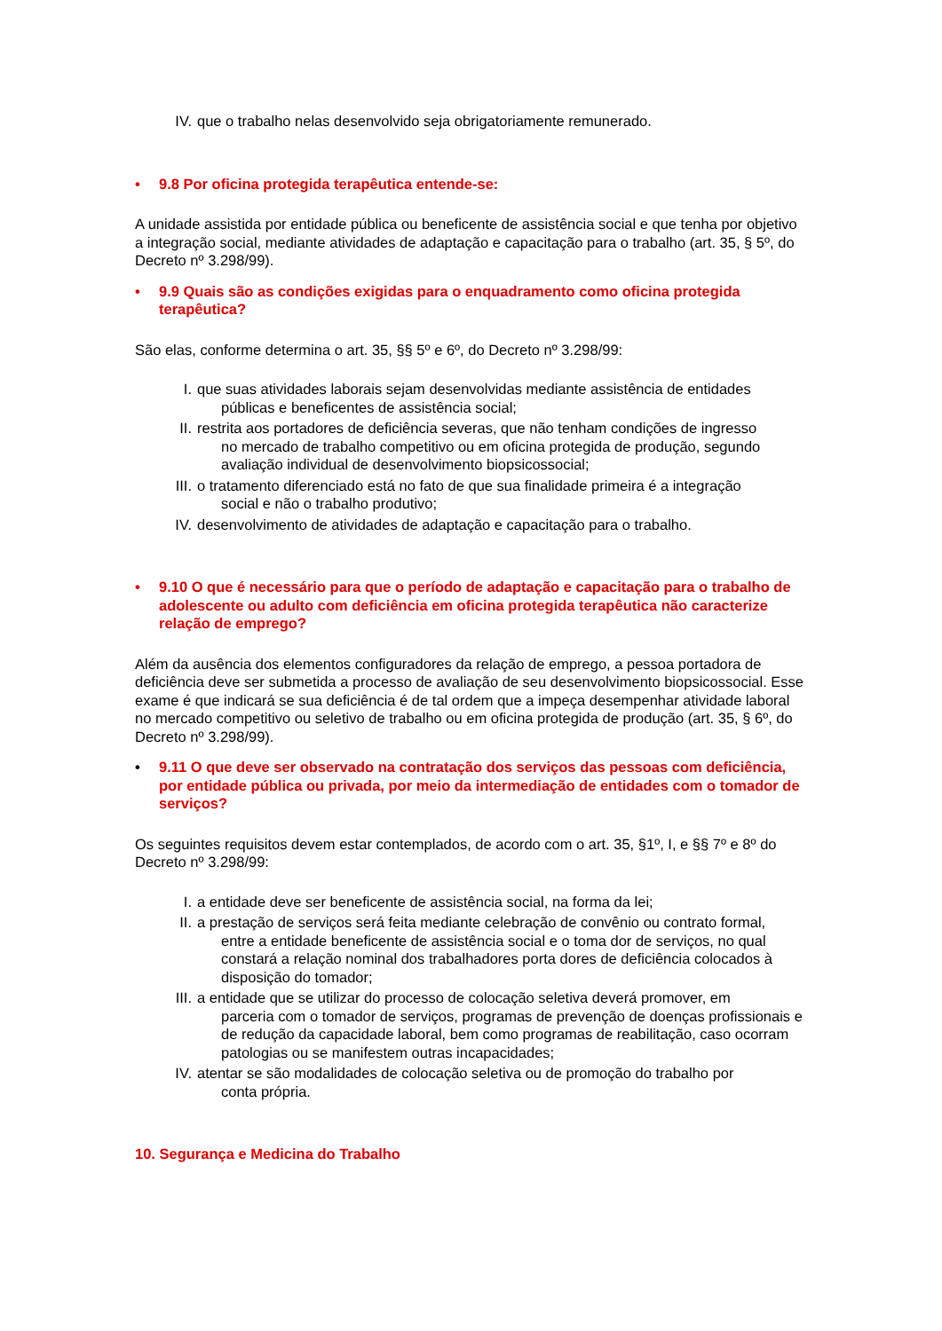IV. que o trabalho nelas desenvolvido seja obrigatoriamente remunerado.
• 9.8 Por oficina protegida terapêutica entende-se:
A unidade assistida por entidade pública ou beneficente de assistência social e que tenha por objetivo a integração social, mediante atividades de adaptação e capacitação para o trabalho (art. 35, § 5º, do Decreto nº 3.298/99).
• 9.9 Quais são as condições exigidas para o enquadramento como oficina protegida terapêutica?
São elas, conforme determina o art. 35, §§ 5º e 6º, do Decreto nº 3.298/99:
I. que suas atividades laborais sejam desenvolvidas mediante assistência de entidades
públicas e beneficentes de assistência social;
II. restrita aos portadores de deficiência severas, que não tenham condições de ingresso
no mercado de trabalho competitivo ou em oficina protegida de produção, segundo avaliação individual de desenvolvimento biopsicossocial;
III. o tratamento diferenciado está no fato de que sua finalidade primeira é a integração
social e não o trabalho produtivo;
IV. desenvolvimento de atividades de adaptação e capacitação para o trabalho.
• 9.10 O que é necessário para que o período de adaptação e capacitação para o trabalho de adolescente ou adulto com deficiência em oficina protegida terapêutica não caracterize relação de emprego?
Além da ausência dos elementos configuradores da relação de emprego, a pessoa portadora de deficiência deve ser submetida a processo de avaliação de seu desenvolvimento biopsicossocial. Esse exame é que indicará se sua deficiência é de tal ordem que a impeça desempenhar atividade laboral no mercado competitivo ou seletivo de trabalho ou em oficina protegida de produção (art. 35, § 6º, do Decreto nº 3.298/99).
• 9.11 O que deve ser observado na contratação dos serviços das pessoas com deficiência, por entidade pública ou privada, por meio da intermediação de entidades com o tomador de serviços?
Os seguintes requisitos devem estar contemplados, de acordo com o art. 35, §1º, I, e §§ 7º e 8º do Decreto nº 3.298/99:
I. a entidade deve ser beneficente de assistência social, na forma da lei;
II. a prestação de serviços será feita mediante celebração de convênio ou contrato formal,
entre a entidade beneficente de assistência social e o toma dor de serviços, no qual constará a relação nominal dos trabalhadores porta dores de deficiência colocados à disposição do tomador;
III. a entidade que se utilizar do processo de colocação seletiva deverá promover, em
parceria com o tomador de serviços, programas de prevenção de doenças profissionais e de redução da capacidade laboral, bem como programas de reabilitação, caso ocorram patologias ou se manifestem outras incapacidades;
IV. atentar se são modalidades de colocação seletiva ou de promoção do trabalho por
conta própria.
10. Segurança e Medicina do Trabalho